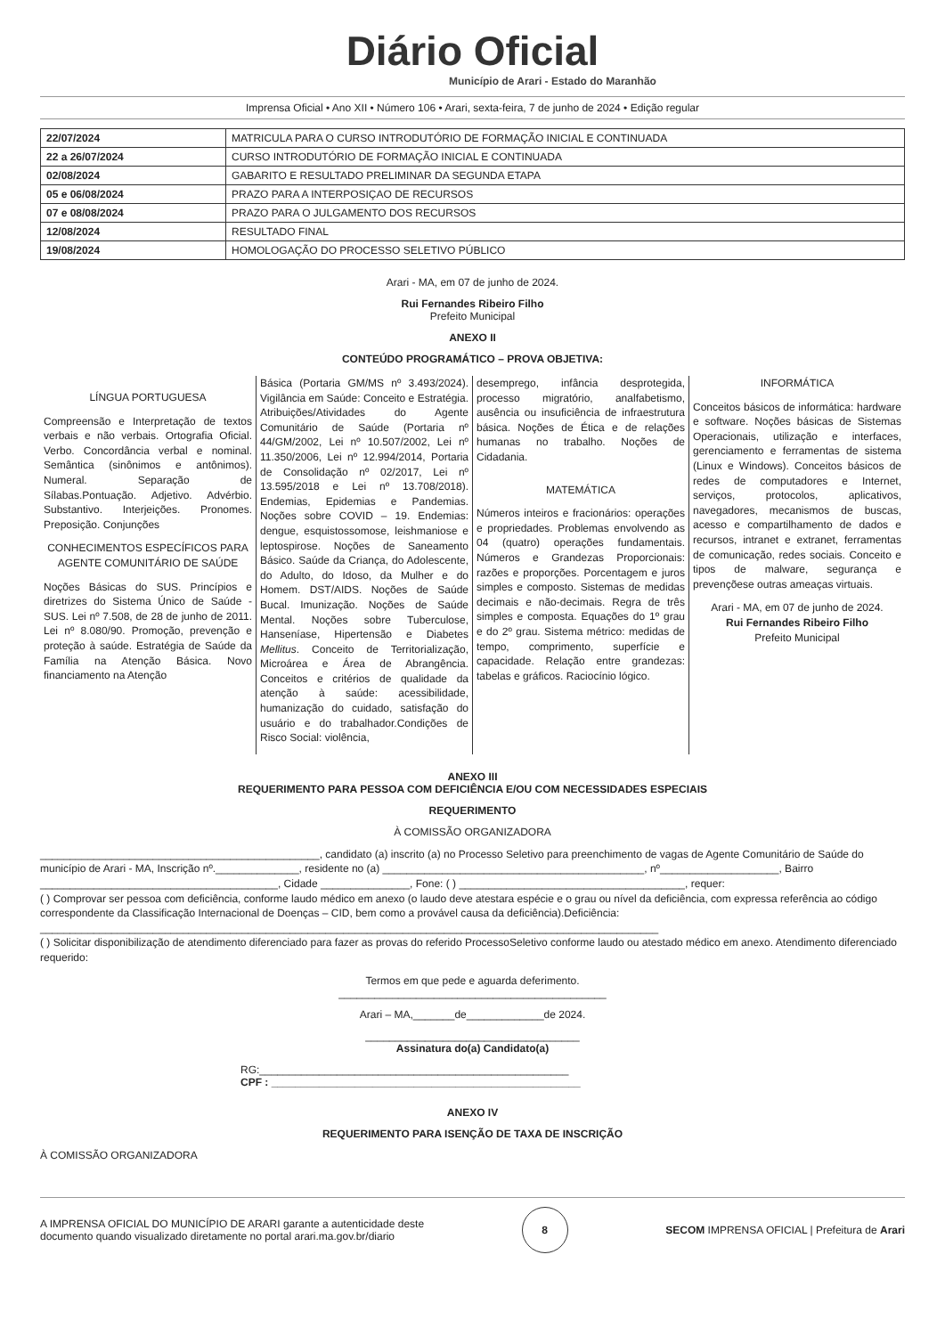Diário Oficial
Município de Arari - Estado do Maranhão
Imprensa Oficial • Ano XII • Número 106 • Arari, sexta-feira, 7 de junho de 2024 • Edição regular
| 22/07/2024 | MATRICULA PARA O CURSO INTRODUTÓRIO DE FORMAÇÃO INICIAL E CONTINUADA |
| 22 a 26/07/2024 | CURSO INTRODUTÓRIO DE FORMAÇÃO INICIAL E CONTINUADA |
| 02/08/2024 | GABARITO E RESULTADO PRELIMINAR DA SEGUNDA ETAPA |
| 05 e 06/08/2024 | PRAZO PARA A INTERPOSIÇAO DE RECURSOS |
| 07 e 08/08/2024 | PRAZO PARA O JULGAMENTO DOS RECURSOS |
| 12/08/2024 | RESULTADO FINAL |
| 19/08/2024 | HOMOLOGAÇÃO DO PROCESSO SELETIVO PÚBLICO |
Arari - MA, em 07 de junho de 2024.
Rui Fernandes Ribeiro Filho
Prefeito Municipal
ANEXO II
CONTEÚDO PROGRAMÁTICO – PROVA OBJETIVA:
LÍNGUA PORTUGUESA
Compreensão e Interpretação de textos verbais e não verbais. Ortografia Oficial. Verbo. Concordância verbal e nominal. Semântica (sinônimos e antônimos). Numeral. Separação de Sílabas.Pontuação. Adjetivo. Advérbio. Substantivo. Interjeições. Pronomes. Preposição. Conjunções
CONHECIMENTOS ESPECÍFICOS PARA AGENTE COMUNITÁRIO DE SAÚDE
Noções Básicas do SUS. Princípios e diretrizes do Sistema Único de Saúde - SUS. Lei nº 7.508, de 28 de junho de 2011. Lei nº 8.080/90. Promoção, prevenção e proteção à saúde. Estratégia de Saúde da Família na Atenção Básica. Novo financiamento na Atenção
Básica (Portaria GM/MS nº 3.493/2024). Vigilância em Saúde: Conceito e Estratégia. Atribuições/Atividades do Agente Comunitário de Saúde (Portaria nº 44/GM/2002, Lei nº 10.507/2002, Lei nº 11.350/2006, Lei nº 12.994/2014, Portaria de Consolidação nº 02/2017, Lei nº 13.595/2018 e Lei nº 13.708/2018). Endemias, Epidemias e Pandemias. Noções sobre COVID – 19. Endemias: dengue, esquistossomose, leishmaniose e leptospirose. Noções de Saneamento Básico. Saúde da Criança, do Adolescente, do Adulto, do Idoso, da Mulher e do Homem. DST/AIDS. Noções de Saúde Bucal. Imunização. Noções de Saúde Mental. Noções sobre Tuberculose, Hanseníase, Hipertensão e Diabetes Mellitus. Conceito de Territorialização, Microárea e Área de Abrangência. Conceitos e critérios de qualidade da atenção à saúde: acessibilidade, humanização do cuidado, satisfação do usuário e do trabalhador.Condições de Risco Social: violência,
desemprego, infância desprotegida, processo migratório, analfabetismo, ausência ou insuficiência de infraestrutura básica. Noções de Ética e de relações humanas no trabalho. Noções de Cidadania.
MATEMÁTICA
Números inteiros e fracionários: operações e propriedades. Problemas envolvendo as 04 (quatro) operações fundamentais. Números e Grandezas Proporcionais: razões e proporções. Porcentagem e juros simples e composto. Sistemas de medidas decimais e não-decimais. Regra de três simples e composta. Equações do 1º grau e do 2º grau. Sistema métrico: medidas de tempo, comprimento, superfície e capacidade. Relação entre grandezas: tabelas e gráficos. Raciocínio lógico.
INFORMÁTICA
Conceitos básicos de informática: hardware e software. Noções básicas de Sistemas Operacionais, utilização e interfaces, gerenciamento e ferramentas de sistema (Linux e Windows). Conceitos básicos de redes de computadores e Internet, serviços, protocolos, aplicativos, navegadores, mecanismos de buscas, acesso e compartilhamento de dados e recursos, intranet e extranet, ferramentas de comunicação, redes sociais. Conceito e tipos de malware, segurança e prevençõese outras ameaças virtuais.
Arari - MA, em 07 de junho de 2024.
Rui Fernandes Ribeiro Filho
Prefeito Municipal
ANEXO III
REQUERIMENTO PARA PESSOA COM DEFICIÊNCIA E/OU COM NECESSIDADES ESPECIAIS
REQUERIMENTO
À COMISSÃO ORGANIZADORA
_______________________________________________, candidato (a) inscrito (a) no Processo Seletivo para preenchimento de vagas de Agente Comunitário de Saúde do município de Arari - MA, Inscrição nº.______________, residente no (a) ____________________________________________, nº____________________, Bairro ________________________________________, Cidade _______________, Fone: ( ) ______________________________________, requer:
( ) Comprovar ser pessoa com deficiência, conforme laudo médico em anexo (o laudo deve atestara espécie e o grau ou nível da deficiência, com expressa referência ao código correspondente da Classificação Internacional de Doenças – CID, bem como a provável causa da deficiência).Deficiência:
________________________________________________________________________________________________________
( ) Solicitar disponibilização de atendimento diferenciado para fazer as provas do referido ProcessoSeletivo conforme laudo ou atestado médico em anexo. Atendimento diferenciado requerido:
Termos em que pede e aguarda deferimento.
_____________________________________________
Arari – MA,_______de_____________de 2024.
____________________________________
Assinatura do(a) Candidato(a)
RG:____________________________________________________
CPF : ____________________________________________________
ANEXO IV
REQUERIMENTO PARA ISENÇÃO DE TAXA DE INSCRIÇÃO
À COMISSÃO ORGANIZADORA
A IMPRENSA OFICIAL DO MUNICÍPIO DE ARARI garante a autenticidade deste
documento quando visualizado diretamente no portal arari.ma.gov.br/diario
8
SECOM IMPRENSA OFICIAL | Prefeitura de Arari